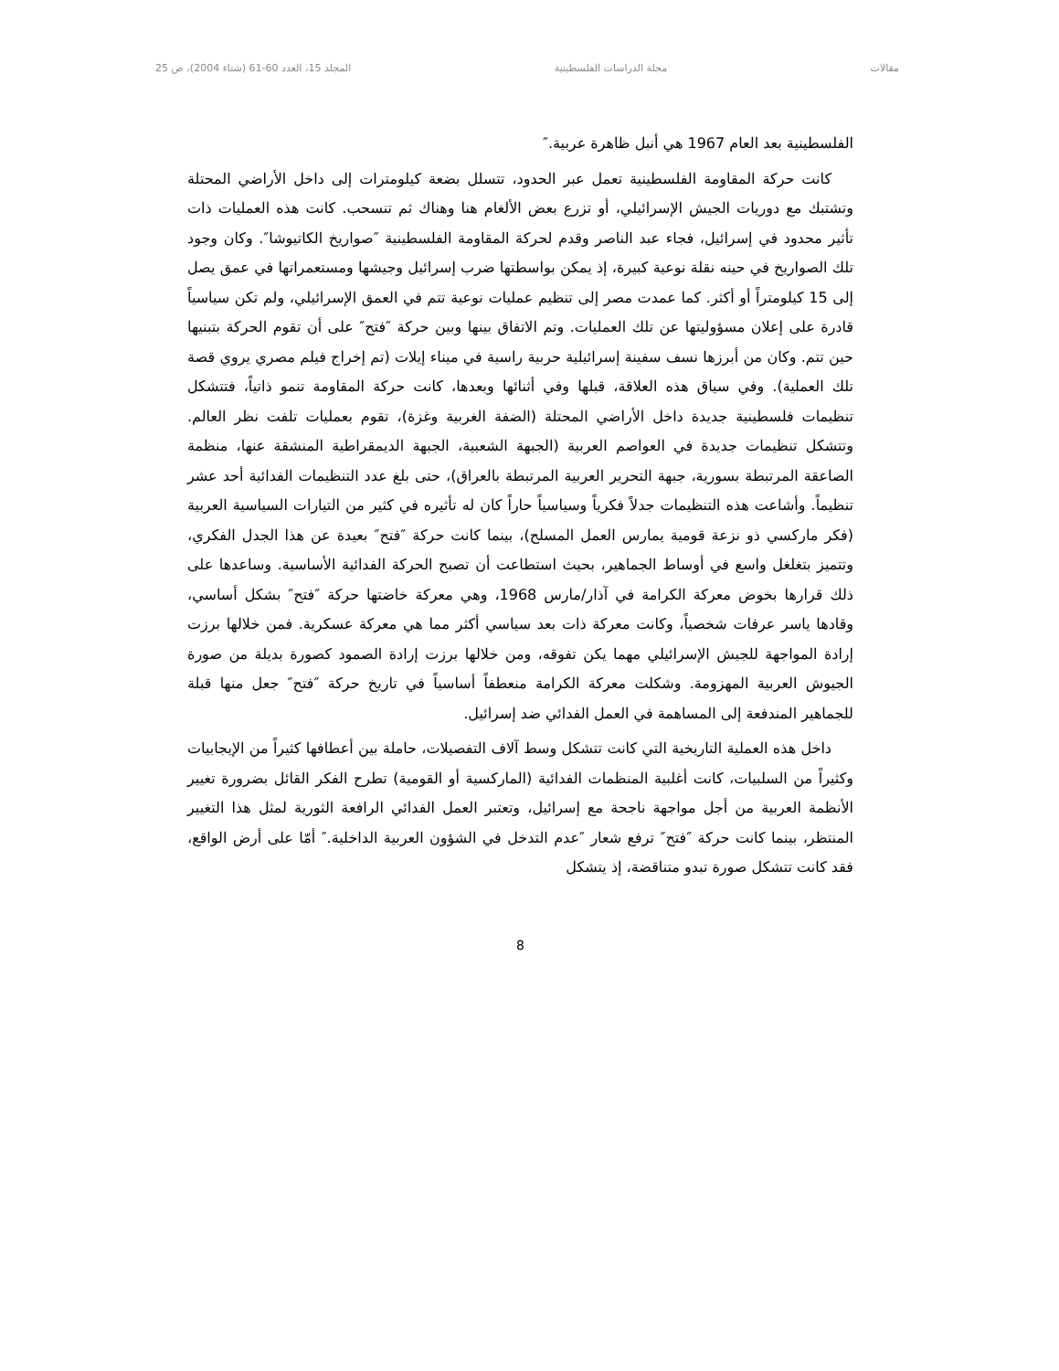مقالات مجلة الدراسات الفلسطينية المجلد 15، العدد 60-61 (شتاء 2004)، ص 25
الفلسطينية بعد العام 1967 هي أنبل ظاهرة عربية.″
كانت حركة المقاومة الفلسطينية تعمل عبر الحدود، تتسلل بضعة كيلومترات إلى داخل الأراضي المحتلة وتشتبك مع دوريات الجيش الإسرائيلي، أو تزرع بعض الألغام هنا وهناك ثم تنسحب. كانت هذه العمليات ذات تأثير محدود في إسرائيل، فجاء عبد الناصر وقدم لحركة المقاومة الفلسطينية ″صواريخ الكاتيوشا″. وكان وجود تلك الصواريخ في حينه نقلة نوعية كبيرة، إذ يمكن بواسطتها ضرب إسرائيل وجيشها ومستعمراتها في عمق يصل إلى 15 كيلومتراً أو أكثر. كما عمدت مصر إلى تنظيم عمليات نوعية تتم في العمق الإسرائيلي، ولم تكن سياسياً قادرة على إعلان مسؤوليتها عن تلك العمليات. وتم الاتفاق بينها وبين حركة ″فتح″ على أن تقوم الحركة بتبنيها حين تتم. وكان من أبرزها نسف سفينة إسرائيلية حربية راسية في ميناء إيلات (تم إخراج فيلم مصري يروي قصة تلك العملية). وفي سياق هذه العلاقة، قبلها وفي أثنائها وبعدها، كانت حركة المقاومة تنمو ذاتياً، فتتشكل تنظيمات فلسطينية جديدة داخل الأراضي المحتلة (الضفة الغربية وغزة)، تقوم بعمليات تلفت نظر العالم. وتتشكل تنظيمات جديدة في العواصم العربية (الجبهة الشعبية، الجبهة الديمقراطية المنشقة عنها، منظمة الصاعقة المرتبطة بسورية، جبهة التحرير العربية المرتبطة بالعراق)، حتى بلغ عدد التنظيمات الفدائية أحد عشر تنظيماً. وأشاعت هذه التنظيمات جدلاً فكرياً وسياسياً حاراً كان له تأثيره في كثير من التيارات السياسية العربية (فكر ماركسي ذو نزعة قومية يمارس العمل المسلح)، بينما كانت حركة ″فتح″ بعيدة عن هذا الجدل الفكري، وتتميز بتغلغل واسع في أوساط الجماهير، بحيث استطاعت أن تصبح الحركة الفدائية الأساسية. وساعدها على ذلك قرارها بخوض معركة الكرامة في آذار/مارس 1968، وهي معركة خاضتها حركة ″فتح″ بشكل أساسي، وقادها ياسر عرفات شخصياً، وكانت معركة ذات بعد سياسي أكثر مما هي معركة عسكرية. فمن خلالها برزت إرادة المواجهة للجيش الإسرائيلي مهما يكن تفوقه، ومن خلالها برزت إرادة الصمود كصورة بديلة من صورة الجيوش العربية المهزومة. وشكلت معركة الكرامة منعطفاً أساسياً في تاريخ حركة ″فتح″ جعل منها قبلة للجماهير المندفعة إلى المساهمة في العمل الفدائي ضد إسرائيل.
داخل هذه العملية التاريخية التي كانت تتشكل وسط آلاف التفصيلات، حاملة بين أعطافها كثيراً من الإيجابيات وكثيراً من السلبيات، كانت أغلبية المنظمات الفدائية (الماركسية أو القومية) تطرح الفكر القائل بضرورة تغيير الأنظمة العربية من أجل مواجهة ناجحة مع إسرائيل، وتعتبر العمل الفدائي الرافعة الثورية لمثل هذا التغيير المنتظر، بينما كانت حركة ″فتح″ ترفع شعار ″عدم التدخل في الشؤون العربية الداخلية.″ أمّا على أرض الواقع، فقد كانت تتشكل صورة تبدو متناقضة، إذ يتشكل
8